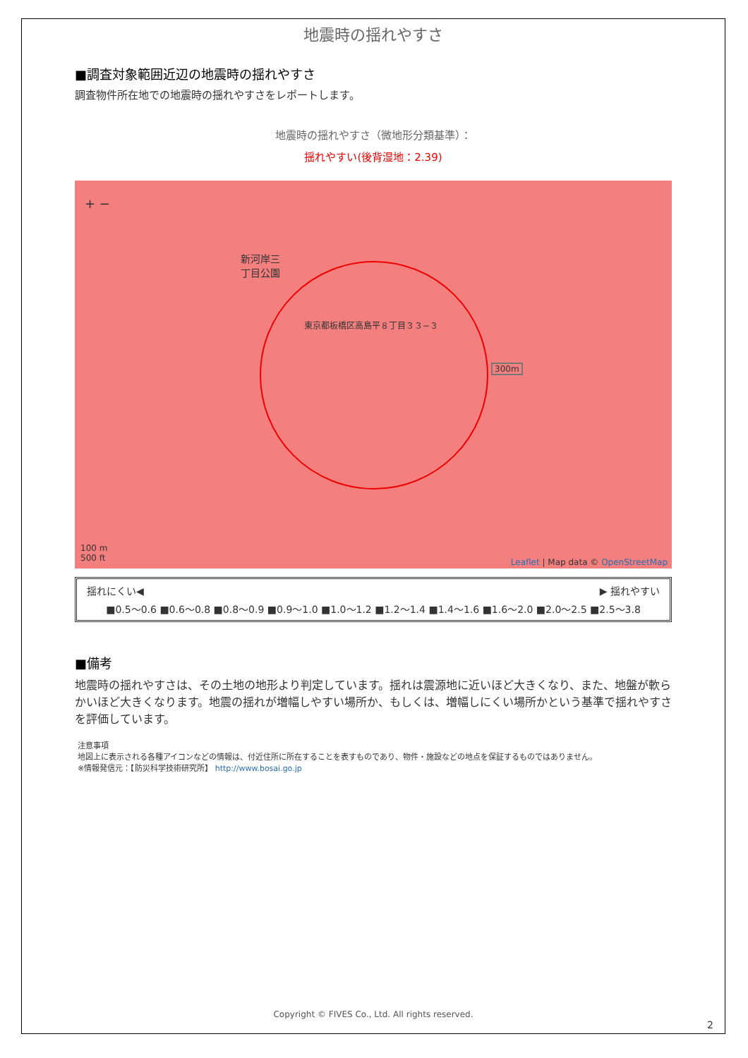地震時の揺れやすさ
■調査対象範囲近辺の地震時の揺れやすさ
調査物件所在地での地震時の揺れやすさをレポートします。
地震時の揺れやすさ（微地形分類基準）：
揺れやすい(後背湿地：2.39)
+ −
新河岸三
丁目公園
東京都板橋区高島平８丁目３３−３
300m
100 m
500 ft
Leaflet | Map data © OpenStreetMap
揺れにくい◀ ▶ 揺れやすい
■0.5〜0.6 ■0.6〜0.8 ■0.8〜0.9 ■0.9〜1.0 ■1.0〜1.2 ■1.2〜1.4 ■1.4〜1.6 ■1.6〜2.0 ■2.0〜2.5 ■2.5〜3.8
■備考
地震時の揺れやすさは、その土地の地形より判定しています。揺れは震源地に近いほど大きくなり、また、地盤が軟らかいほど大きくなります。地震の揺れが増幅しやすい場所か、もしくは、増幅しにくい場所かという基準で揺れやすさを評価しています。
注意事項
地図上に表示される各種アイコンなどの情報は、付近住所に所在することを表すものであり、物件・施設などの地点を保証するものではありません。
※情報発信元：【防災科学技術研究所】 http://www.bosai.go.jp
Copyright © FIVES Co., Ltd. All rights reserved.
2